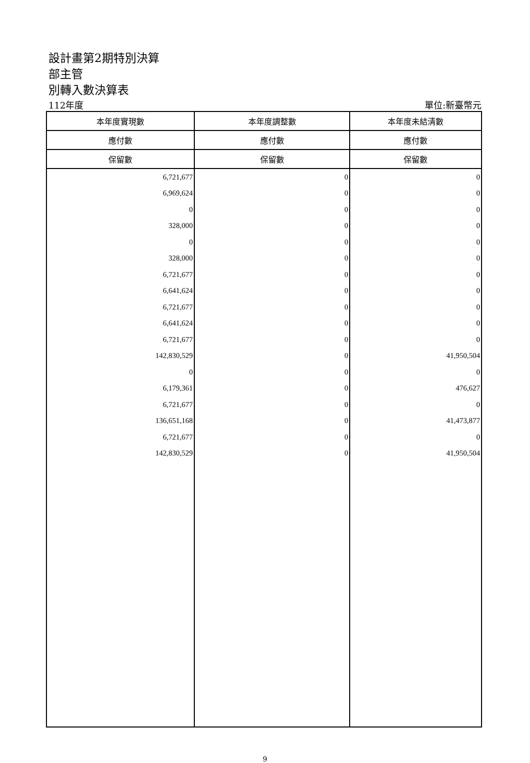設計畫第2期特別決算
部主管
別轉入數決算表
112年度 單位:新臺幣元
| 本年度實現數 | 本年度調整數 | 本年度未結清數 |
| --- | --- | --- |
| 應付數 | 應付數 | 應付數 |
| 保留數 | 保留數 | 保留數 |
| 6,721,677 | 0 | 0 |
| 6,969,624 | 0 | 0 |
| 0 | 0 | 0 |
| 328,000 | 0 | 0 |
| 0 | 0 | 0 |
| 328,000 | 0 | 0 |
| 6,721,677 | 0 | 0 |
| 6,641,624 | 0 | 0 |
| 6,721,677 | 0 | 0 |
| 6,641,624 | 0 | 0 |
| 6,721,677 | 0 | 0 |
| 142,830,529 | 0 | 41,950,504 |
| 0 | 0 | 0 |
| 6,179,361 | 0 | 476,627 |
| 6,721,677 | 0 | 0 |
| 136,651,168 | 0 | 41,473,877 |
| 6,721,677 | 0 | 0 |
| 142,830,529 | 0 | 41,950,504 |
9